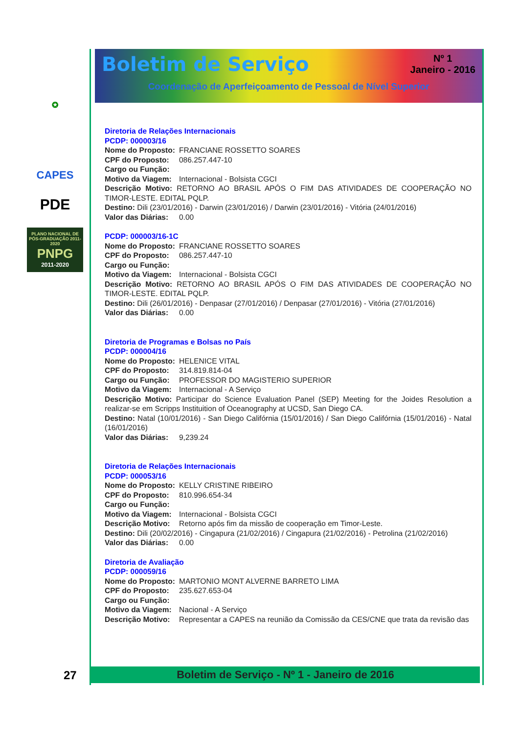✪
CAPES
PDE
PLANO NACIONAL DE PÓS-GRADUAÇÃO 2011-2020
PNPG
2011-2020
Boletim de Serviço
Nº 1
Janeiro - 2016
Coordenação de Aperfeiçoamento de Pessoal de Nível Superior
Diretoria de Relações Internacionais
PCDP: 000003/16
Nome do Proposto: FRANCIANE ROSSETTO SOARES
CPF do Proposto: 086.257.447-10
Cargo ou Função:
Motivo da Viagem: Internacional - Bolsista CGCI
Descrição Motivo: RETORNO AO BRASIL APÓS O FIM DAS ATIVIDADES DE COOPERAÇÃO NO TIMOR-LESTE. EDITAL PQLP.
Destino: Dili (23/01/2016) - Darwin (23/01/2016) / Darwin (23/01/2016) - Vitória (24/01/2016)
Valor das Diárias: 0.00
PCDP: 000003/16-1C
Nome do Proposto: FRANCIANE ROSSETTO SOARES
CPF do Proposto: 086.257.447-10
Cargo ou Função:
Motivo da Viagem: Internacional - Bolsista CGCI
Descrição Motivo: RETORNO AO BRASIL APÓS O FIM DAS ATIVIDADES DE COOPERAÇÃO NO TIMOR-LESTE. EDITAL PQLP.
Destino: Dili (26/01/2016) - Denpasar (27/01/2016) / Denpasar (27/01/2016) - Vitória (27/01/2016)
Valor das Diárias: 0.00
Diretoria de Programas e Bolsas no País
PCDP: 000004/16
Nome do Proposto: HELENICE VITAL
CPF do Proposto: 314.819.814-04
Cargo ou Função: PROFESSOR DO MAGISTERIO SUPERIOR
Motivo da Viagem: Internacional - A Serviço
Descrição Motivo: Participar do Science Evaluation Panel (SEP) Meeting for the Joides Resolution a realizar-se em Scripps Instituition of Oceanography at UCSD, San Diego CA.
Destino: Natal (10/01/2016) - San Diego Califórnia (15/01/2016) / San Diego Califórnia (15/01/2016) - Natal (16/01/2016)
Valor das Diárias: 9,239.24
Diretoria de Relações Internacionais
PCDP: 000053/16
Nome do Proposto: KELLY CRISTINE RIBEIRO
CPF do Proposto: 810.996.654-34
Cargo ou Função:
Motivo da Viagem: Internacional - Bolsista CGCI
Descrição Motivo: Retorno após fim da missão de cooperação em Timor-Leste.
Destino: Dili (20/02/2016) - Cingapura (21/02/2016) / Cingapura (21/02/2016) - Petrolina (21/02/2016)
Valor das Diárias: 0.00
Diretoria de Avaliação
PCDP: 000059/16
Nome do Proposto: MARTONIO MONT ALVERNE BARRETO LIMA
CPF do Proposto: 235.627.653-04
Cargo ou Função:
Motivo da Viagem: Nacional - A Serviço
Descrição Motivo: Representar a CAPES na reunião da Comissão da CES/CNE que trata da revisão das
27 Boletim de Serviço - Nº 1 - Janeiro de 2016